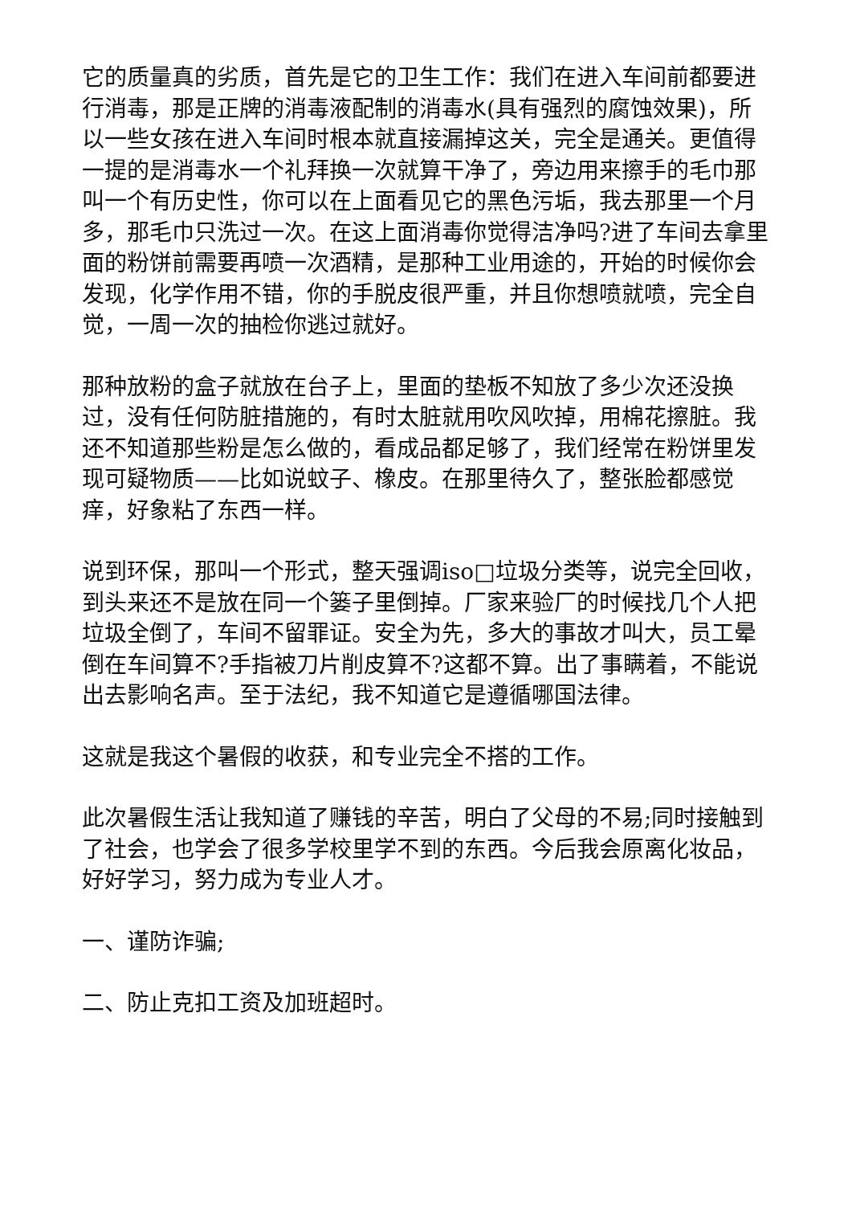它的质量真的劣质，首先是它的卫生工作：我们在进入车间前都要进行消毒，那是正牌的消毒液配制的消毒水(具有强烈的腐蚀效果)，所以一些女孩在进入车间时根本就直接漏掉这关，完全是通关。更值得一提的是消毒水一个礼拜换一次就算干净了，旁边用来擦手的毛巾那叫一个有历史性，你可以在上面看见它的黑色污垢，我去那里一个月多，那毛巾只洗过一次。在这上面消毒你觉得洁净吗?进了车间去拿里面的粉饼前需要再喷一次酒精，是那种工业用途的，开始的时候你会发现，化学作用不错，你的手脱皮很严重，并且你想喷就喷，完全自觉，一周一次的抽检你逃过就好。
那种放粉的盒子就放在台子上，里面的垫板不知放了多少次还没换过，没有任何防脏措施的，有时太脏就用吹风吹掉，用棉花擦脏。我还不知道那些粉是怎么做的，看成品都足够了，我们经常在粉饼里发现可疑物质——比如说蚊子、橡皮。在那里待久了，整张脸都感觉痒，好象粘了东西一样。
说到环保，那叫一个形式，整天强调iso□垃圾分类等，说完全回收，到头来还不是放在同一个篓子里倒掉。厂家来验厂的时候找几个人把垃圾全倒了，车间不留罪证。安全为先，多大的事故才叫大，员工晕倒在车间算不?手指被刀片削皮算不?这都不算。出了事瞒着，不能说出去影响名声。至于法纪，我不知道它是遵循哪国法律。
这就是我这个暑假的收获，和专业完全不搭的工作。
此次暑假生活让我知道了赚钱的辛苦，明白了父母的不易;同时接触到了社会，也学会了很多学校里学不到的东西。今后我会原离化妆品，好好学习，努力成为专业人才。
一、谨防诈骗;
二、防止克扣工资及加班超时。